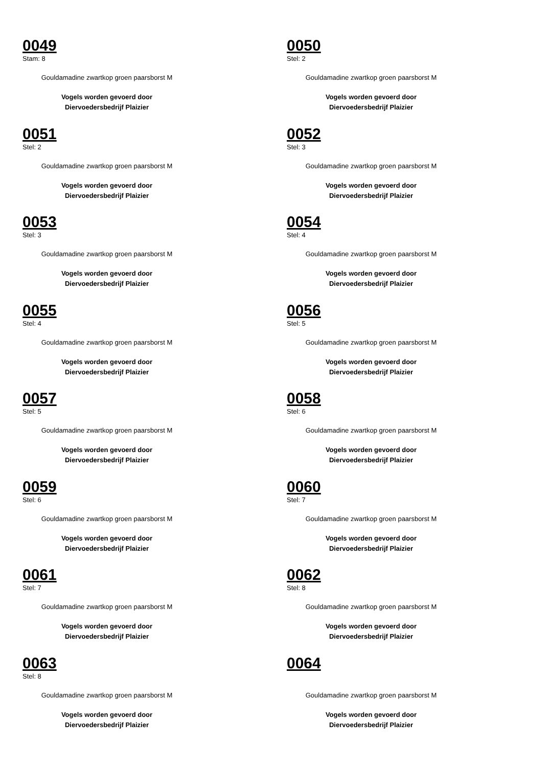0049
Stam: 8
Gouldamadine zwartkop groen paarsborst M
Vogels worden gevoerd door
Diervoedersbedrijf Plaizier
0050
Stel: 2
Gouldamadine zwartkop groen paarsborst M
Vogels worden gevoerd door
Diervoedersbedrijf Plaizier
0051
Stel: 2
Gouldamadine zwartkop groen paarsborst M
Vogels worden gevoerd door
Diervoedersbedrijf Plaizier
0052
Stel: 3
Gouldamadine zwartkop groen paarsborst M
Vogels worden gevoerd door
Diervoedersbedrijf Plaizier
0053
Stel: 3
Gouldamadine zwartkop groen paarsborst M
Vogels worden gevoerd door
Diervoedersbedrijf Plaizier
0054
Stel: 4
Gouldamadine zwartkop groen paarsborst M
Vogels worden gevoerd door
Diervoedersbedrijf Plaizier
0055
Stel: 4
Gouldamadine zwartkop groen paarsborst M
Vogels worden gevoerd door
Diervoedersbedrijf Plaizier
0056
Stel: 5
Gouldamadine zwartkop groen paarsborst M
Vogels worden gevoerd door
Diervoedersbedrijf Plaizier
0057
Stel: 5
Gouldamadine zwartkop groen paarsborst M
Vogels worden gevoerd door
Diervoedersbedrijf Plaizier
0058
Stel: 6
Gouldamadine zwartkop groen paarsborst M
Vogels worden gevoerd door
Diervoedersbedrijf Plaizier
0059
Stel: 6
Gouldamadine zwartkop groen paarsborst M
Vogels worden gevoerd door
Diervoedersbedrijf Plaizier
0060
Stel: 7
Gouldamadine zwartkop groen paarsborst M
Vogels worden gevoerd door
Diervoedersbedrijf Plaizier
0061
Stel: 7
Gouldamadine zwartkop groen paarsborst M
Vogels worden gevoerd door
Diervoedersbedrijf Plaizier
0062
Stel: 8
Gouldamadine zwartkop groen paarsborst M
Vogels worden gevoerd door
Diervoedersbedrijf Plaizier
0063
Stel: 8
Gouldamadine zwartkop groen paarsborst M
Vogels worden gevoerd door
Diervoedersbedrijf Plaizier
0064
Gouldamadine zwartkop groen paarsborst M
Vogels worden gevoerd door
Diervoedersbedrijf Plaizier